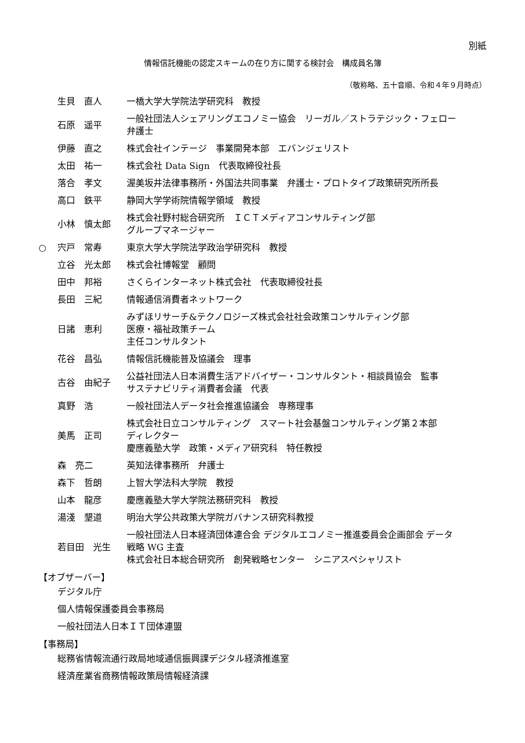別紙
情報信託機能の認定スキームの在り方に関する検討会　構成員名簿
（敬称略、五十音順、令和４年９月時点）
| | 生貝 直人 | 一橋大学大学院法学研究科 教授 |
| | 石原 遥平 | 一般社団法人シェアリングエコノミー協会 リーガル／ストラテジック・フェロー 弁護士 |
| | 伊藤 直之 | 株式会社インテージ 事業開発本部 エバンジェリスト |
| | 太田 祐一 | 株式会社 Data Sign 代表取締役社長 |
| | 落合 孝文 | 渥美坂井法律事務所・外国法共同事業 弁護士・プロトタイプ政策研究所所長 |
| | 高口 鉄平 | 静岡大学学術院情報学領域 教授 |
| | 小林 慎太郎 | 株式会社野村総合研究所 ＩＣＴメディアコンサルティング部 グループマネージャー |
| ○ | 宍戸 常寿 | 東京大学大学院法学政治学研究科 教授 |
| | 立谷 光太郎 | 株式会社博報堂 顧問 |
| | 田中 邦裕 | さくらインターネット株式会社 代表取締役社長 |
| | 長田 三紀 | 情報通信消費者ネットワーク |
| | 日諸 恵利 | みずほリサーチ&テクノロジーズ株式会社社会政策コンサルティング部 医療・福祉政策チーム 主任コンサルタント |
| | 花谷 昌弘 | 情報信託機能普及協議会 理事 |
| | 古谷 由紀子 | 公益社団法人日本消費生活アドバイザー・コンサルタント・相談員協会 監事 サステナビリティ消費者会議 代表 |
| | 真野 浩 | 一般社団法人データ社会推進協議会 専務理事 |
| | 美馬 正司 | 株式会社日立コンサルティング スマート社会基盤コンサルティング第２本部 ディレクター 慶應義塾大学 政策・メディア研究科 特任教授 |
| | 森 亮二 | 英知法律事務所 弁護士 |
| | 森下 哲朗 | 上智大学法科大学院 教授 |
| | 山本 龍彦 | 慶應義塾大学大学院法務研究科 教授 |
| | 湯淺 墾道 | 明治大学公共政策大学院ガバナンス研究科教授 |
| | 若目田 光生 | 一般社団法人日本経済団体連合会 デジタルエコノミー推進委員会企画部会 データ 戦略 WG 主査 株式会社日本総合研究所 創発戦略センター シニアスペシャリスト |
【オブザーバー】
デジタル庁
個人情報保護委員会事務局
一般社団法人日本ＩＴ団体連盟
【事務局】
総務省情報流通行政局地域通信振興課デジタル経済推進室
経済産業省商務情報政策局情報経済課